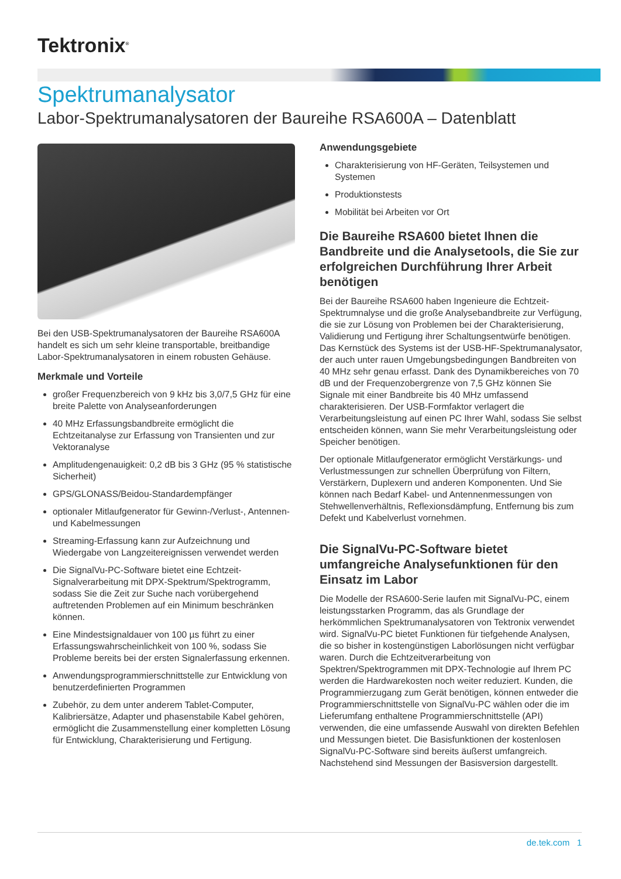Tektronix<sup>®</sup>
Spektrumanalysator
Labor-Spektrumanalysatoren der Baureihe RSA600A – Datenblatt
Bei den USB-Spektrumanalysatoren der Baureihe RSA600A handelt es sich um sehr kleine transportable, breitbandige Labor-Spektrumanalysatoren in einem robusten Gehäuse.
Merkmale und Vorteile
großer Frequenzbereich von 9 kHz bis 3,0/7,5 GHz für eine breite Palette von Analyseanforderungen
40 MHz Erfassungsbandbreite ermöglicht die Echtzeitanalyse zur Erfassung von Transienten und zur Vektoranalyse
Amplitudengenauigkeit: 0,2 dB bis 3 GHz (95 % statistische Sicherheit)
GPS/GLONASS/Beidou-Standardempfänger
optionaler Mitlaufgenerator für Gewinn-/Verlust-, Antennen- und Kabelmessungen
Streaming-Erfassung kann zur Aufzeichnung und Wiedergabe von Langzeitereignissen verwendet werden
Die SignalVu-PC-Software bietet eine Echtzeit-Signalverarbeitung mit DPX-Spektrum/Spektrogramm, sodass Sie die Zeit zur Suche nach vorübergehend auftretenden Problemen auf ein Minimum beschränken können.
Eine Mindestsignaldauer von 100 µs führt zu einer Erfassungswahrscheinlichkeit von 100 %, sodass Sie Probleme bereits bei der ersten Signalerfassung erkennen.
Anwendungsprogrammierschnittstelle zur Entwicklung von benutzerdefinierten Programmen
Zubehör, zu dem unter anderem Tablet-Computer, Kalibriersätze, Adapter und phasenstabile Kabel gehören, ermöglicht die Zusammenstellung einer kompletten Lösung für Entwicklung, Charakterisierung und Fertigung.
Anwendungsgebiete
Charakterisierung von HF-Geräten, Teilsystemen und Systemen
Produktionstests
Mobilität bei Arbeiten vor Ort
Die Baureihe RSA600 bietet Ihnen die Bandbreite und die Analysetools, die Sie zur erfolgreichen Durchführung Ihrer Arbeit benötigen
Bei der Baureihe RSA600 haben Ingenieure die Echtzeit-Spektrumnalyse und die große Analysebandbreite zur Verfügung, die sie zur Lösung von Problemen bei der Charakterisierung, Validierung und Fertigung ihrer Schaltungsentwürfe benötigen. Das Kernstück des Systems ist der USB-HF-Spektrumanalysator, der auch unter rauen Umgebungsbedingungen Bandbreiten von 40 MHz sehr genau erfasst. Dank des Dynamikbereiches von 70 dB und der Frequenzobergrenze von 7,5 GHz können Sie Signale mit einer Bandbreite bis 40 MHz umfassend charakterisieren. Der USB-Formfaktor verlagert die Verarbeitungsleistung auf einen PC Ihrer Wahl, sodass Sie selbst entscheiden können, wann Sie mehr Verarbeitungsleistung oder Speicher benötigen.
Der optionale Mitlaufgenerator ermöglicht Verstärkungs- und Verlustmessungen zur schnellen Überprüfung von Filtern, Verstärkern, Duplexern und anderen Komponenten. Und Sie können nach Bedarf Kabel- und Antennenmessungen von Stehwellenverhältnis, Reflexionsdämpfung, Entfernung bis zum Defekt und Kabelverlust vornehmen.
Die SignalVu-PC-Software bietet umfangreiche Analysefunktionen für den Einsatz im Labor
Die Modelle der RSA600-Serie laufen mit SignalVu-PC, einem leistungsstarken Programm, das als Grundlage der herkömmlichen Spektrumanalysatoren von Tektronix verwendet wird. SignalVu-PC bietet Funktionen für tiefgehende Analysen, die so bisher in kostengünstigen Laborlösungen nicht verfügbar waren. Durch die Echtzeitverarbeitung von Spektren/Spektrogrammen mit DPX-Technologie auf Ihrem PC werden die Hardwarekosten noch weiter reduziert. Kunden, die Programmierzugang zum Gerät benötigen, können entweder die Programmierschnittstelle von SignalVu-PC wählen oder die im Lieferumfang enthaltene Programmierschnittstelle (API) verwenden, die eine umfassende Auswahl von direkten Befehlen und Messungen bietet. Die Basisfunktionen der kostenlosen SignalVu-PC-Software sind bereits äußerst umfangreich. Nachstehend sind Messungen der Basisversion dargestellt.
de.tek.com 1